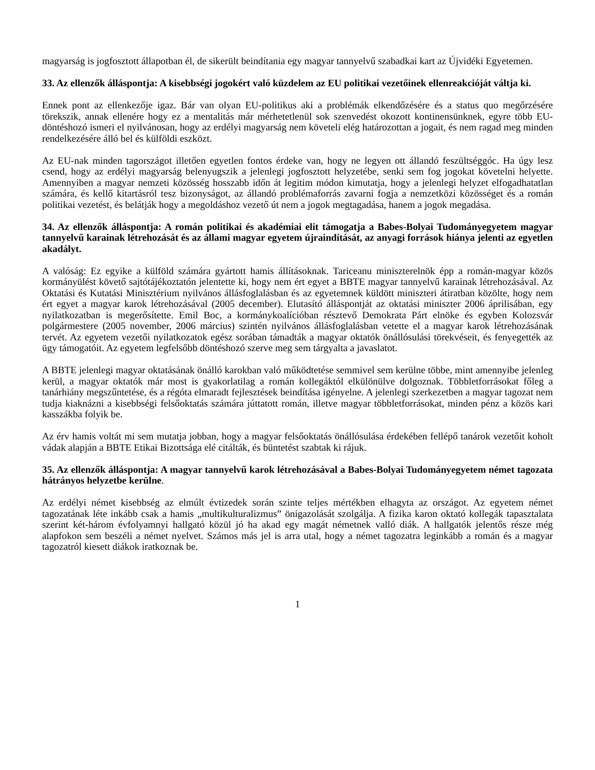magyarság is jogfosztott állapotban él, de sikerült beindítania egy magyar tannyelvű szabadkai kart az Újvidéki Egyetemen.
33. Az ellenzők álláspontja: A kisebbségi jogokért való küzdelem az EU politikai vezetőinek ellenreakcióját váltja ki.
Ennek pont az ellenkezője igaz. Bár van olyan EU-politikus aki a problémák elkendőzésére és a status quo megőrzésére törekszik, annak ellenére hogy ez a mentalitás már mérhetetlenül sok szenvedést okozott kontinensünknek, egyre több EU-döntéshozó ismeri el nyilvánosan, hogy az erdélyi magyarság nem követeli elég határozottan a jogait, és nem ragad meg minden rendelkezésére álló bel és külföldi eszközt.
Az EU-nak minden tagországot illetően egyetlen fontos érdeke van, hogy ne legyen ott állandó feszültséggóc. Ha úgy lesz csend, hogy az erdélyi magyarság belenyugszik a jelenlegi jogfosztott helyzetébe, senki sem fog jogokat követelni helyette. Amennyiben a magyar nemzeti közösség hosszabb időn át legitim módon kimutatja, hogy a jelenlegi helyzet elfogadhatatlan számára, és kellő kitartásról tesz bizonyságot, az állandó problémaforrás zavarni fogja a nemzetközi közösséget és a román politikai vezetést, és belátják hogy a megoldáshoz vezető út nem a jogok megtagadása, hanem a jogok megadása.
34. Az ellenzők álláspontja: A román politikai és akadémiai elit támogatja a Babes-Bolyai Tudományegyetem magyar tannyelvű karainak létrehozását és az állami magyar egyetem újraindítását, az anyagi források hiánya jelenti az egyetlen akadályt.
A valóság: Ez egyike a külföld számára gyártott hamis állításoknak. Tariceanu miniszterelnök épp a román-magyar közös kormányülést követő sajtótájékoztatón jelentette ki, hogy nem ért egyet a BBTE magyar tannyelvű karainak létrehozásával. Az Oktatási és Kutatási Minisztérium nyilvános állásfoglalásban és az egyetemnek küldött miniszteri átiratban közölte, hogy nem ért egyet a magyar karok létrehozásával (2005 december). Elutasító álláspontját az oktatási miniszter 2006 áprilisában, egy nyilatkozatban is megerősítette. Emil Boc, a kormánykoalícióban résztevő Demokrata Párt elnöke és egyben Kolozsvár polgármestere (2005 november, 2006 március) szintén nyilvános állásfoglalásban vetette el a magyar karok létrehozásának tervét. Az egyetem vezetői nyilatkozatok egész sorában támadták a magyar oktatók önállósulási törekvéseit, és fenyegették az ügy támogatóit. Az egyetem legfelsőbb döntéshozó szerve meg sem tárgyalta a javaslatot.
A BBTE jelenlegi magyar oktatásának önálló karokban való működtetése semmivel sem kerülne többe, mint amennyibe jelenleg kerül, a magyar oktatók már most is gyakorlatilag a román kollegáktól elkülönülve dolgoznak. Többletforrásokat főleg a tanárhiány megszűntetése, és a régóta elmaradt fejlesztések beindítása igényelne. A jelenlegi szerkezetben a magyar tagozat nem tudja kiaknázni a kisebbségi felsőoktatás számára júttatott román, illetve magyar többletforrásokat, minden pénz a közös kari kasszákba folyik be.
Az érv hamis voltát mi sem mutatja jobban, hogy a magyar felsőoktatás önállósulása érdekében fellépő tanárok vezetőit koholt vádak alapján a BBTE Etikai Bizottsága elé citálták, és büntetést szabtak ki rájuk.
35. Az ellenzők álláspontja: A magyar tannyelvű karok létrehozásával a Babes-Bolyai Tudományegyetem német tagozata hátrányos helyzetbe kerülne.
Az erdélyi német kisebbség az elmúlt évtizedek során szinte teljes mértékben elhagyta az országot. Az egyetem német tagozatának léte inkább csak a hamis „multikulturalizmus” önigazolását szolgálja. A fizika karon oktató kollegák tapasztalata szerint két-három évfolyamnyi hallgató közül jó ha akad egy magát németnek valló diák. A hallgatók jelentős része még alapfokon sem beszéli a német nyelvet. Számos más jel is arra utal, hogy a német tagozatra leginkább a román és a magyar tagozatról kiesett diákok iratkoznak be.
1